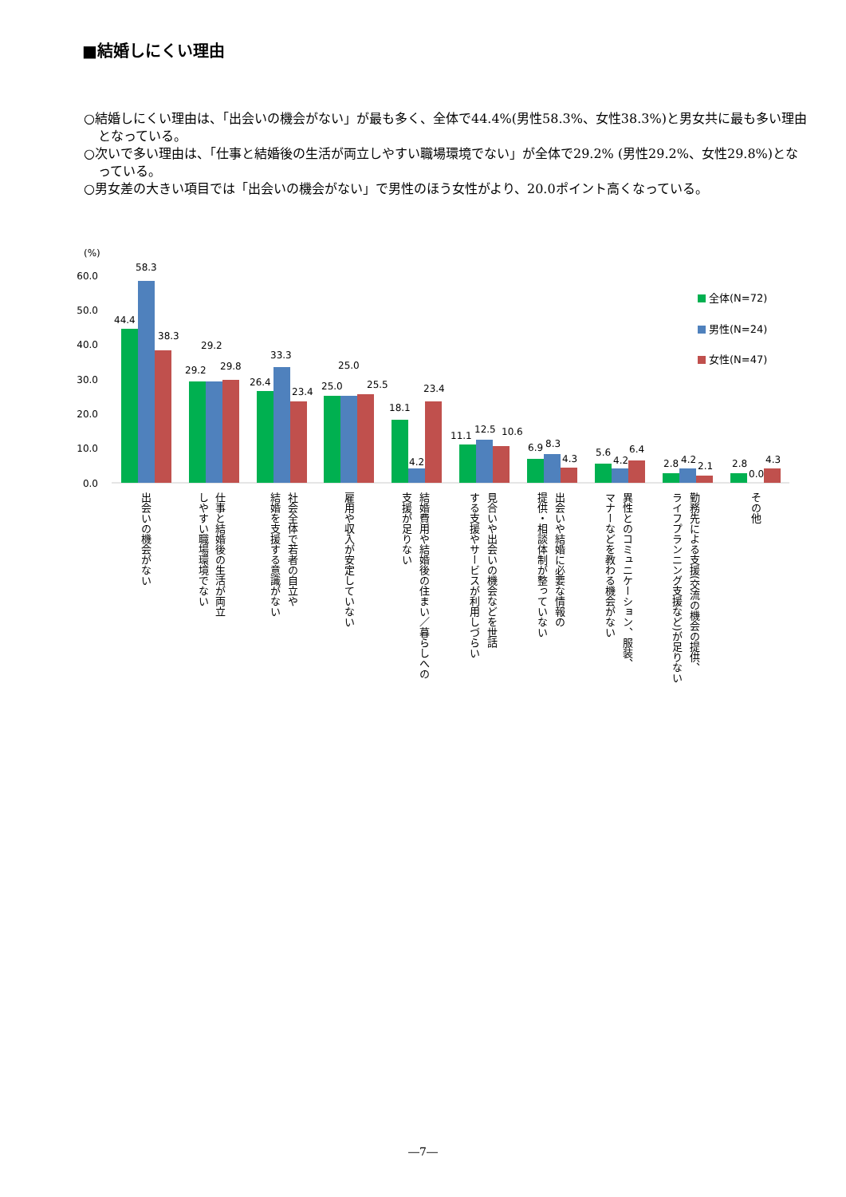■結婚しにくい理由
○結婚しにくい理由は、「出会いの機会がない」が最も多く、全体で44.4%(男性58.3%、女性38.3%)と男女共に最も多い理由となっている。
○次いで多い理由は、「仕事と結婚後の生活が両立しやすい職場環境でない」が全体で29.2% (男性29.2%、女性29.8%)となっている。
○男女差の大きい項目では「出会いの機会がない」で男性のほう女性がより、20.0ポイント高くなっている。
(%)
60.0
50.0
40.0
30.0
20.0
10.0
0.0
44.4
58.3
38.3
29.2
29.2
29.8
26.4
33.3
23.4
25.0
25.0
25.5
18.1
4.2
23.4
11.1
12.5
10.6
6.9
8.3
4.3
5.6
4.2
6.4
2.8
4.2
2.1
2.8
0.0
4.3
全体(N=72)
男性(N=24)
女性(N=47)
出会いの機会がない
仕事と結婚後の生活が両立
しやすい職場環境でない
社会全体で若者の自立や
結婚を支援する意識がない
雇用や収入が安定していない
結婚費用や結婚後の住まい／暮らしへの
支援が足りない
見合いや出会いの機会などを世話
する支援やサービスが利用しづらい
出会いや結婚に必要な情報の
提供・相談体制が整っていない
異性とのコミュニケーション、服装、
マナーなどを教わる機会がない
勤務先による支援(交流の機会の提供、
ライフプランニング支援など)が足りない
その他
―7―